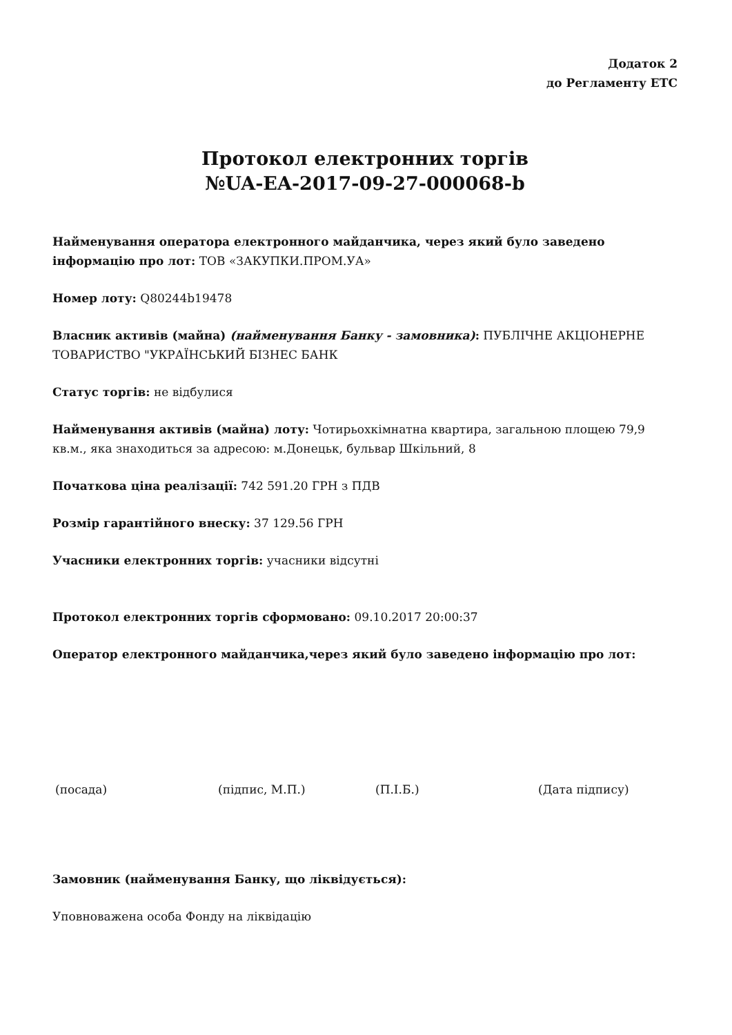Додаток 2
до Регламенту ЕТС
Протокол електронних торгів
№UA-EA-2017-09-27-000068-b
Найменування оператора електронного майданчика, через який було заведено інформацію про лот: ТОВ «ЗАКУПКИ.ПРОМ.УА»
Номер лоту: Q80244b19478
Власник активів (майна) (найменування Банку - замовника): ПУБЛІЧНЕ АКЦІОНЕРНЕ ТОВАРИСТВО "УКРАЇНСЬКИЙ БІЗНЕС БАНК
Статус торгів: не відбулися
Найменування активів (майна) лоту: Чотирьохкімнатна квартира, загальною площею 79,9 кв.м., яка знаходиться за адресою: м.Донецьк, бульвар Шкільний, 8
Початкова ціна реалізації: 742 591.20 ГРН з ПДВ
Розмір гарантійного внеску: 37 129.56 ГРН
Учасники електронних торгів: учасники відсутні
Протокол електронних торгів сформовано: 09.10.2017 20:00:37
Оператор електронного майданчика,через який було заведено інформацію про лот:
(посада) (підпис, М.П.) (П.І.Б.) (Дата підпису)
Замовник (найменування Банку, що ліквідується):
Уповноважена особа Фонду на ліквідацію